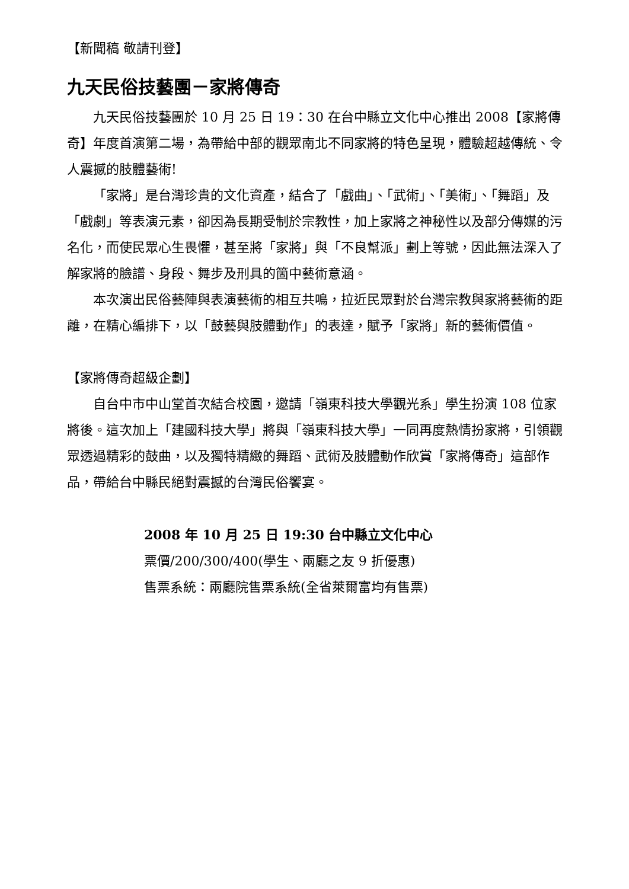【新聞稿 敬請刊登】
九天民俗技藝團－家將傳奇
九天民俗技藝團於 10 月 25 日 19：30 在台中縣立文化中心推出 2008【家將傳奇】年度首演第二場，為帶給中部的觀眾南北不同家將的特色呈現，體驗超越傳統、令人震撼的肢體藝術!
「家將」是台灣珍貴的文化資產，結合了「戲曲」、「武術」、「美術」、「舞蹈」及「戲劇」等表演元素，卻因為長期受制於宗教性，加上家將之神秘性以及部分傳媒的污名化，而使民眾心生畏懼，甚至將「家將」與「不良幫派」劃上等號，因此無法深入了解家將的臉譜、身段、舞步及刑具的箇中藝術意涵。
本次演出民俗藝陣與表演藝術的相互共鳴，拉近民眾對於台灣宗教與家將藝術的距離，在精心編排下，以「鼓藝與肢體動作」的表達，賦予「家將」新的藝術價值。
【家將傳奇超級企劃】
自台中市中山堂首次結合校園，邀請「嶺東科技大學觀光系」學生扮演 108 位家將後。這次加上「建國科技大學」將與「嶺東科技大學」一同再度熱情扮家將，引領觀眾透過精彩的鼓曲，以及獨特精緻的舞蹈、武術及肢體動作欣賞「家將傳奇」這部作品，帶給台中縣民絕對震撼的台灣民俗饗宴。
2008 年 10 月 25 日 19:30 台中縣立文化中心
票價/200/300/400(學生、兩廳之友 9 折優惠)
售票系統：兩廳院售票系統(全省萊爾富均有售票)